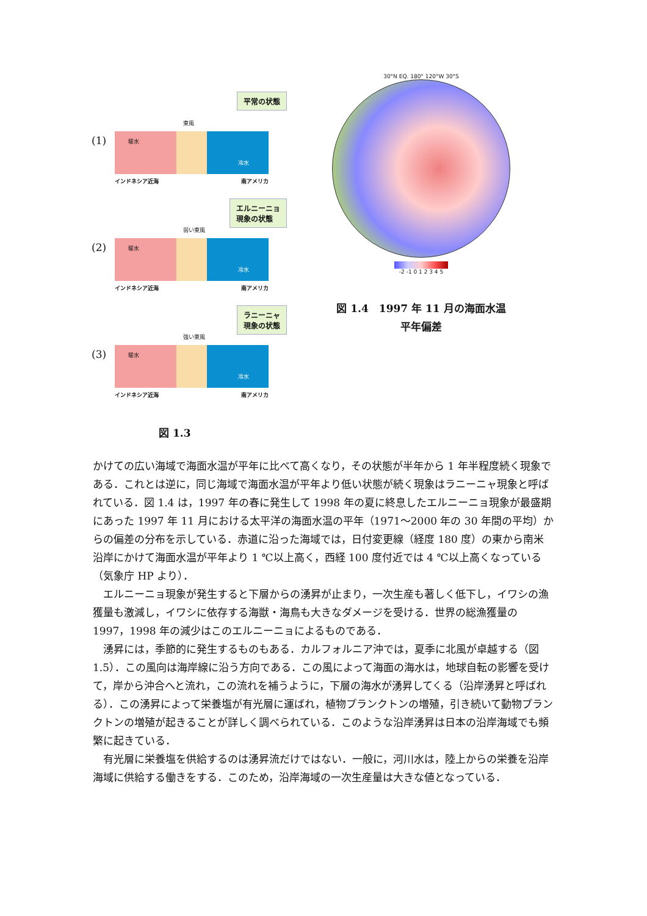(1)
平常の状態
東風
暖水
冷水
インドネシア近海 南アメリカ
(2)
エルニーニョ
現象の状態
弱い東風
暖水
冷水
インドネシア近海 南アメリカ
(3)
ラニーニャ
現象の状態
強い東風
暖水
冷水
インドネシア近海 南アメリカ
図 1.3
30°N EQ. 180° 120°W 30°S
-2 -1 0 1 2 3 4 5
図 1.4　1997 年 11 月の海面水温
平年偏差
かけての広い海域で海面水温が平年に比べて高くなり，その状態が半年から 1 年半程度続く現象である．これとは逆に，同じ海域で海面水温が平年より低い状態が続く現象はラニーニャ現象と呼ばれている．図 1.4 は，1997 年の春に発生して 1998 年の夏に終息したエルニーニョ現象が最盛期にあった 1997 年 11 月における太平洋の海面水温の平年（1971～2000 年の 30 年間の平均）からの偏差の分布を示している．赤道に沿った海域では，日付変更線（経度 180 度）の東から南米沿岸にかけて海面水温が平年より 1 ℃以上高く，西経 100 度付近では 4 ℃以上高くなっている（気象庁 HP より）．
エルニーニョ現象が発生すると下層からの湧昇が止まり，一次生産も著しく低下し，イワシの漁獲量も激減し，イワシに依存する海獣・海鳥も大きなダメージを受ける．世界の総漁獲量の 1997，1998 年の減少はこのエルニーニョによるものである．
湧昇には，季節的に発生するものもある．カルフォルニア沖では，夏季に北風が卓越する（図 1.5）．この風向は海岸線に沿う方向である．この風によって海面の海水は，地球自転の影響を受けて，岸から沖合へと流れ，この流れを補うように，下層の海水が湧昇してくる（沿岸湧昇と呼ばれる）．この湧昇によって栄養塩が有光層に運ばれ，植物プランクトンの増殖，引き続いて動物プランクトンの増殖が起きることが詳しく調べられている．このような沿岸湧昇は日本の沿岸海域でも頻繁に起きている．
有光層に栄養塩を供給するのは湧昇流だけではない．一般に，河川水は，陸上からの栄養を沿岸海域に供給する働きをする．このため，沿岸海域の一次生産量は大きな値となっている．